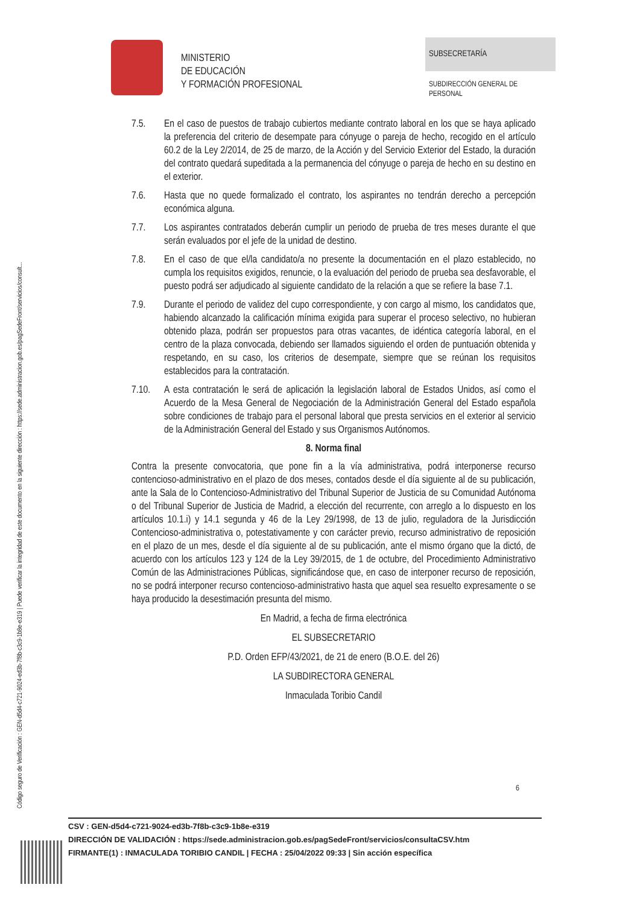Código seguro de Verificación : GEN-d5d4-c721-9024-ed3b-7f8b-c3c9-1b8e-e319 | Puede verificar la integridad de este documento en la siguiente dirección : https://sede.administracion.gob.es/pagSedeFront/servicios/consult...
MINISTERIO
DE EDUCACIÓN
Y FORMACIÓN PROFESIONAL
SUBSECRETARÍA
SUBDIRECCIÓN GENERAL DE
PERSONAL
7.5. En el caso de puestos de trabajo cubiertos mediante contrato laboral en los que se haya aplicado la preferencia del criterio de desempate para cónyuge o pareja de hecho, recogido en el artículo 60.2 de la Ley 2/2014, de 25 de marzo, de la Acción y del Servicio Exterior del Estado, la duración del contrato quedará supeditada a la permanencia del cónyuge o pareja de hecho en su destino en el exterior.
7.6. Hasta que no quede formalizado el contrato, los aspirantes no tendrán derecho a percepción económica alguna.
7.7. Los aspirantes contratados deberán cumplir un periodo de prueba de tres meses durante el que serán evaluados por el jefe de la unidad de destino.
7.8. En el caso de que el/la candidato/a no presente la documentación en el plazo establecido, no cumpla los requisitos exigidos, renuncie, o la evaluación del periodo de prueba sea desfavorable, el puesto podrá ser adjudicado al siguiente candidato de la relación a que se refiere la base 7.1.
7.9. Durante el periodo de validez del cupo correspondiente, y con cargo al mismo, los candidatos que, habiendo alcanzado la calificación mínima exigida para superar el proceso selectivo, no hubieran obtenido plaza, podrán ser propuestos para otras vacantes, de idéntica categoría laboral, en el centro de la plaza convocada, debiendo ser llamados siguiendo el orden de puntuación obtenida y respetando, en su caso, los criterios de desempate, siempre que se reúnan los requisitos establecidos para la contratación.
7.10. A esta contratación le será de aplicación la legislación laboral de Estados Unidos, así como el Acuerdo de la Mesa General de Negociación de la Administración General del Estado española sobre condiciones de trabajo para el personal laboral que presta servicios en el exterior al servicio de la Administración General del Estado y sus Organismos Autónomos.
8. Norma final
Contra la presente convocatoria, que pone fin a la vía administrativa, podrá interponerse recurso contencioso-administrativo en el plazo de dos meses, contados desde el día siguiente al de su publicación, ante la Sala de lo Contencioso-Administrativo del Tribunal Superior de Justicia de su Comunidad Autónoma o del Tribunal Superior de Justicia de Madrid, a elección del recurrente, con arreglo a lo dispuesto en los artículos 10.1.i) y 14.1 segunda y 46 de la Ley 29/1998, de 13 de julio, reguladora de la Jurisdicción Contencioso-administrativa o, potestativamente y con carácter previo, recurso administrativo de reposición en el plazo de un mes, desde el día siguiente al de su publicación, ante el mismo órgano que la dictó, de acuerdo con los artículos 123 y 124 de la Ley 39/2015, de 1 de octubre, del Procedimiento Administrativo Común de las Administraciones Públicas, significándose que, en caso de interponer recurso de reposición, no se podrá interponer recurso contencioso-administrativo hasta que aquel sea resuelto expresamente o se haya producido la desestimación presunta del mismo.
En Madrid, a fecha de firma electrónica
EL SUBSECRETARIO
P.D. Orden EFP/43/2021, de 21 de enero (B.O.E. del 26)
LA SUBDIRECTORA GENERAL
Inmaculada Toribio Candil
6
CSV : GEN-d5d4-c721-9024-ed3b-7f8b-c3c9-1b8e-e319
DIRECCIÓN DE VALIDACIÓN : https://sede.administracion.gob.es/pagSedeFront/servicios/consultaCSV.htm
FIRMANTE(1) : INMACULADA TORIBIO CANDIL | FECHA : 25/04/2022 09:33 | Sin acción específica